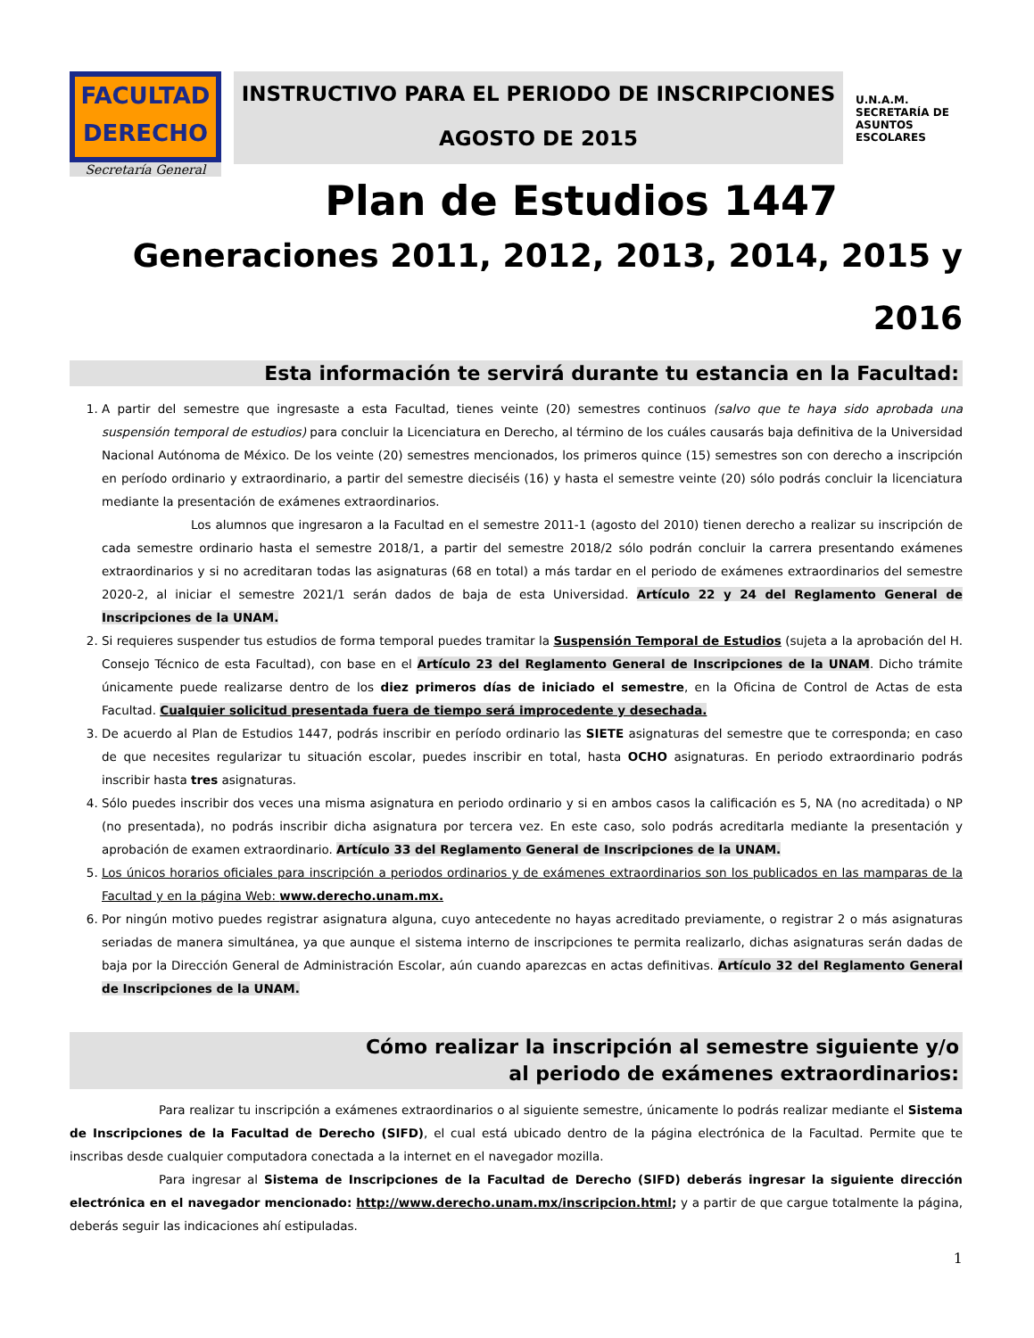FACULTAD
DERECHO
Secretaría General
INSTRUCTIVO PARA EL PERIODO DE INSCRIPCIONES
AGOSTO DE 2015
U.N.A.M.
SECRETARÍA DE ASUNTOS ESCOLARES
Plan de Estudios 1447
Generaciones 2011, 2012, 2013, 2014, 2015 y
2016
Esta información te servirá durante tu estancia en la Facultad:
1. A partir del semestre que ingresaste a esta Facultad, tienes veinte (20) semestres continuos (salvo que te haya sido aprobada una suspensión temporal de estudios) para concluir la Licenciatura en Derecho, al término de los cuáles causarás baja definitiva de la Universidad Nacional Autónoma de México. De los veinte (20) semestres mencionados, los primeros quince (15) semestres son con derecho a inscripción en período ordinario y extraordinario, a partir del semestre dieciséis (16) y hasta el semestre veinte (20) sólo podrás concluir la licenciatura mediante la presentación de exámenes extraordinarios.
Los alumnos que ingresaron a la Facultad en el semestre 2011-1 (agosto del 2010) tienen derecho a realizar su inscripción de cada semestre ordinario hasta el semestre 2018/1, a partir del semestre 2018/2 sólo podrán concluir la carrera presentando exámenes extraordinarios y si no acreditaran todas las asignaturas (68 en total) a más tardar en el periodo de exámenes extraordinarios del semestre 2020-2, al iniciar el semestre 2021/1 serán dados de baja de esta Universidad. Artículo 22 y 24 del Reglamento General de Inscripciones de la UNAM.
2. Si requieres suspender tus estudios de forma temporal puedes tramitar la Suspensión Temporal de Estudios (sujeta a la aprobación del H. Consejo Técnico de esta Facultad), con base en el Artículo 23 del Reglamento General de Inscripciones de la UNAM. Dicho trámite únicamente puede realizarse dentro de los diez primeros días de iniciado el semestre, en la Oficina de Control de Actas de esta Facultad. Cualquier solicitud presentada fuera de tiempo será improcedente y desechada.
3. De acuerdo al Plan de Estudios 1447, podrás inscribir en período ordinario las SIETE asignaturas del semestre que te corresponda; en caso de que necesites regularizar tu situación escolar, puedes inscribir en total, hasta OCHO asignaturas. En periodo extraordinario podrás inscribir hasta tres asignaturas.
4. Sólo puedes inscribir dos veces una misma asignatura en periodo ordinario y si en ambos casos la calificación es 5, NA (no acreditada) o NP (no presentada), no podrás inscribir dicha asignatura por tercera vez. En este caso, solo podrás acreditarla mediante la presentación y aprobación de examen extraordinario. Artículo 33 del Reglamento General de Inscripciones de la UNAM.
5. Los únicos horarios oficiales para inscripción a periodos ordinarios y de exámenes extraordinarios son los publicados en las mamparas de la Facultad y en la página Web: www.derecho.unam.mx.
6. Por ningún motivo puedes registrar asignatura alguna, cuyo antecedente no hayas acreditado previamente, o registrar 2 o más asignaturas seriadas de manera simultánea, ya que aunque el sistema interno de inscripciones te permita realizarlo, dichas asignaturas serán dadas de baja por la Dirección General de Administración Escolar, aún cuando aparezcas en actas definitivas. Artículo 32 del Reglamento General de Inscripciones de la UNAM.
Cómo realizar la inscripción al semestre siguiente y/o
al periodo de exámenes extraordinarios:
Para realizar tu inscripción a exámenes extraordinarios o al siguiente semestre, únicamente lo podrás realizar mediante el Sistema de Inscripciones de la Facultad de Derecho (SIFD), el cual está ubicado dentro de la página electrónica de la Facultad. Permite que te inscribas desde cualquier computadora conectada a la internet en el navegador mozilla.
Para ingresar al Sistema de Inscripciones de la Facultad de Derecho (SIFD) deberás ingresar la siguiente dirección electrónica en el navegador mencionado: http://www.derecho.unam.mx/inscripcion.html; y a partir de que cargue totalmente la página, deberás seguir las indicaciones ahí estipuladas.
1